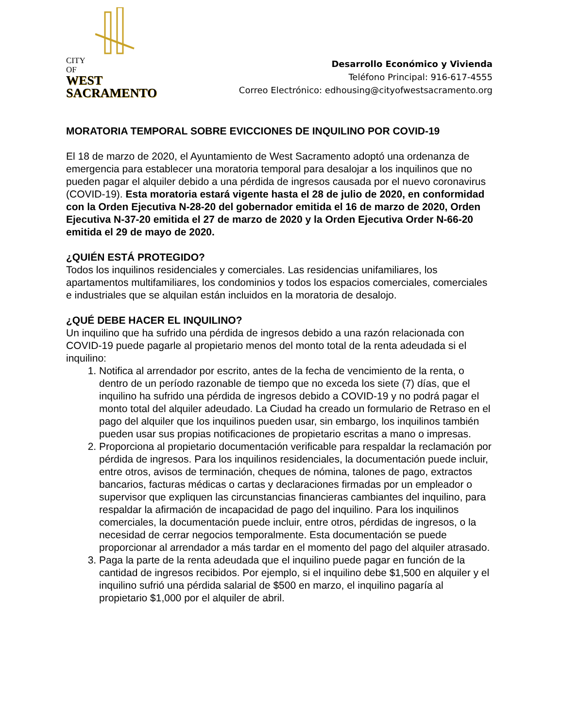CITY
OF
WEST
SACRAMENTO
Desarrollo Económico y Vivienda
Teléfono Principal: 916-617-4555
Correo Electrónico: edhousing@cityofwestsacramento.org
MORATORIA TEMPORAL SOBRE EVICCIONES DE INQUILINO POR COVID-19
El 18 de marzo de 2020, el Ayuntamiento de West Sacramento adoptó una ordenanza de emergencia para establecer una moratoria temporal para desalojar a los inquilinos que no pueden pagar el alquiler debido a una pérdida de ingresos causada por el nuevo coronavirus (COVID-19). Esta moratoria estará vigente hasta el 28 de julio de 2020, en conformidad con la Orden Ejecutiva N-28-20 del gobernador emitida el 16 de marzo de 2020, Orden Ejecutiva N-37-20 emitida el 27 de marzo de 2020 y la Orden Ejecutiva Order N-66-20 emitida el 29 de mayo de 2020.
¿QUIÉN ESTÁ PROTEGIDO?
Todos los inquilinos residenciales y comerciales. Las residencias unifamiliares, los apartamentos multifamiliares, los condominios y todos los espacios comerciales, comerciales e industriales que se alquilan están incluidos en la moratoria de desalojo.
¿QUÉ DEBE HACER EL INQUILINO?
Un inquilino que ha sufrido una pérdida de ingresos debido a una razón relacionada con COVID-19 puede pagarle al propietario menos del monto total de la renta adeudada si el inquilino:
1. Notifica al arrendador por escrito, antes de la fecha de vencimiento de la renta, o dentro de un período razonable de tiempo que no exceda los siete (7) días, que el inquilino ha sufrido una pérdida de ingresos debido a COVID-19 y no podrá pagar el monto total del alquiler adeudado. La Ciudad ha creado un formulario de Retraso en el pago del alquiler que los inquilinos pueden usar, sin embargo, los inquilinos también pueden usar sus propias notificaciones de propietario escritas a mano o impresas.
2. Proporciona al propietario documentación verificable para respaldar la reclamación por pérdida de ingresos. Para los inquilinos residenciales, la documentación puede incluir, entre otros, avisos de terminación, cheques de nómina, talones de pago, extractos bancarios, facturas médicas o cartas y declaraciones firmadas por un empleador o supervisor que expliquen las circunstancias financieras cambiantes del inquilino, para respaldar la afirmación de incapacidad de pago del inquilino. Para los inquilinos comerciales, la documentación puede incluir, entre otros, pérdidas de ingresos, o la necesidad de cerrar negocios temporalmente. Esta documentación se puede proporcionar al arrendador a más tardar en el momento del pago del alquiler atrasado.
3. Paga la parte de la renta adeudada que el inquilino puede pagar en función de la cantidad de ingresos recibidos. Por ejemplo, si el inquilino debe $1,500 en alquiler y el inquilino sufrió una pérdida salarial de $500 en marzo, el inquilino pagaría al propietario $1,000 por el alquiler de abril.